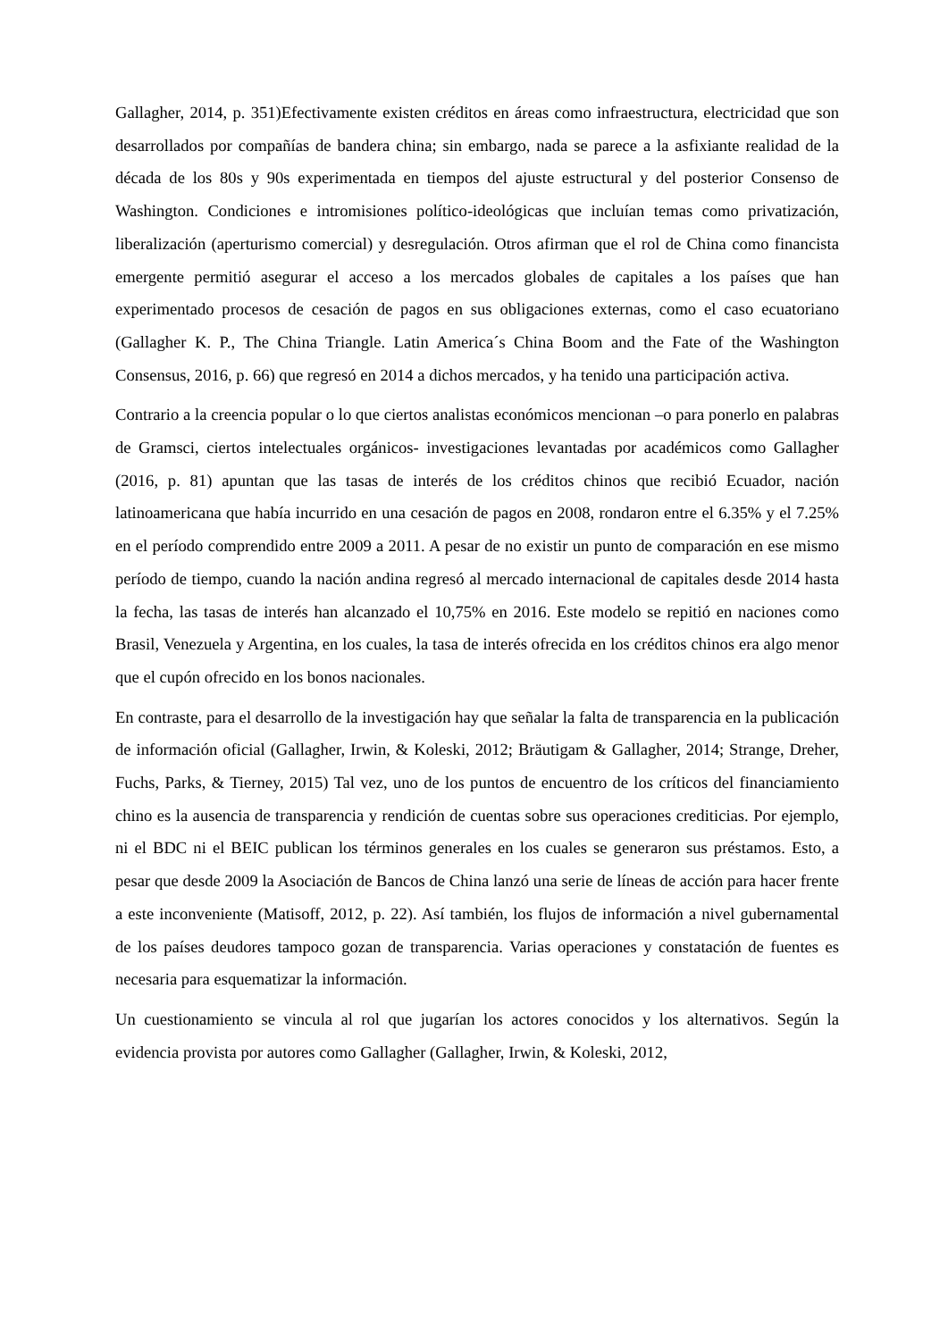Gallagher, 2014, p. 351)Efectivamente existen créditos en áreas como infraestructura, electricidad que son desarrollados por compañías de bandera china; sin embargo, nada se parece a la asfixiante realidad de la década de los 80s y 90s experimentada en tiempos del ajuste estructural y del posterior Consenso de Washington. Condiciones e intromisiones político-ideológicas que incluían temas como privatización, liberalización (aperturismo comercial) y desregulación. Otros afirman que el rol de China como financista emergente permitió asegurar el acceso a los mercados globales de capitales a los países que han experimentado procesos de cesación de pagos en sus obligaciones externas, como el caso ecuatoriano (Gallagher K. P., The China Triangle. Latin America´s China Boom and the Fate of the Washington Consensus, 2016, p. 66) que regresó en 2014 a dichos mercados, y ha tenido una participación activa.
Contrario a la creencia popular o lo que ciertos analistas económicos mencionan –o para ponerlo en palabras de Gramsci, ciertos intelectuales orgánicos- investigaciones levantadas por académicos como Gallagher (2016, p. 81) apuntan que las tasas de interés de los créditos chinos que recibió Ecuador, nación latinoamericana que había incurrido en una cesación de pagos en 2008, rondaron entre el 6.35% y el 7.25% en el período comprendido entre 2009 a 2011. A pesar de no existir un punto de comparación en ese mismo período de tiempo, cuando la nación andina regresó al mercado internacional de capitales desde 2014 hasta la fecha, las tasas de interés han alcanzado el 10,75% en 2016. Este modelo se repitió en naciones como Brasil, Venezuela y Argentina, en los cuales, la tasa de interés ofrecida en los créditos chinos era algo menor que el cupón ofrecido en los bonos nacionales.
En contraste, para el desarrollo de la investigación hay que señalar la falta de transparencia en la publicación de información oficial (Gallagher, Irwin, & Koleski, 2012; Bräutigam & Gallagher, 2014; Strange, Dreher, Fuchs, Parks, & Tierney, 2015) Tal vez, uno de los puntos de encuentro de los críticos del financiamiento chino es la ausencia de transparencia y rendición de cuentas sobre sus operaciones crediticias. Por ejemplo, ni el BDC ni el BEIC publican los términos generales en los cuales se generaron sus préstamos. Esto, a pesar que desde 2009 la Asociación de Bancos de China lanzó una serie de líneas de acción para hacer frente a este inconveniente (Matisoff, 2012, p. 22). Así también, los flujos de información a nivel gubernamental de los países deudores tampoco gozan de transparencia. Varias operaciones y constatación de fuentes es necesaria para esquematizar la información.
Un cuestionamiento se vincula al rol que jugarían los actores conocidos y los alternativos. Según la evidencia provista por autores como Gallagher (Gallagher, Irwin, & Koleski, 2012,